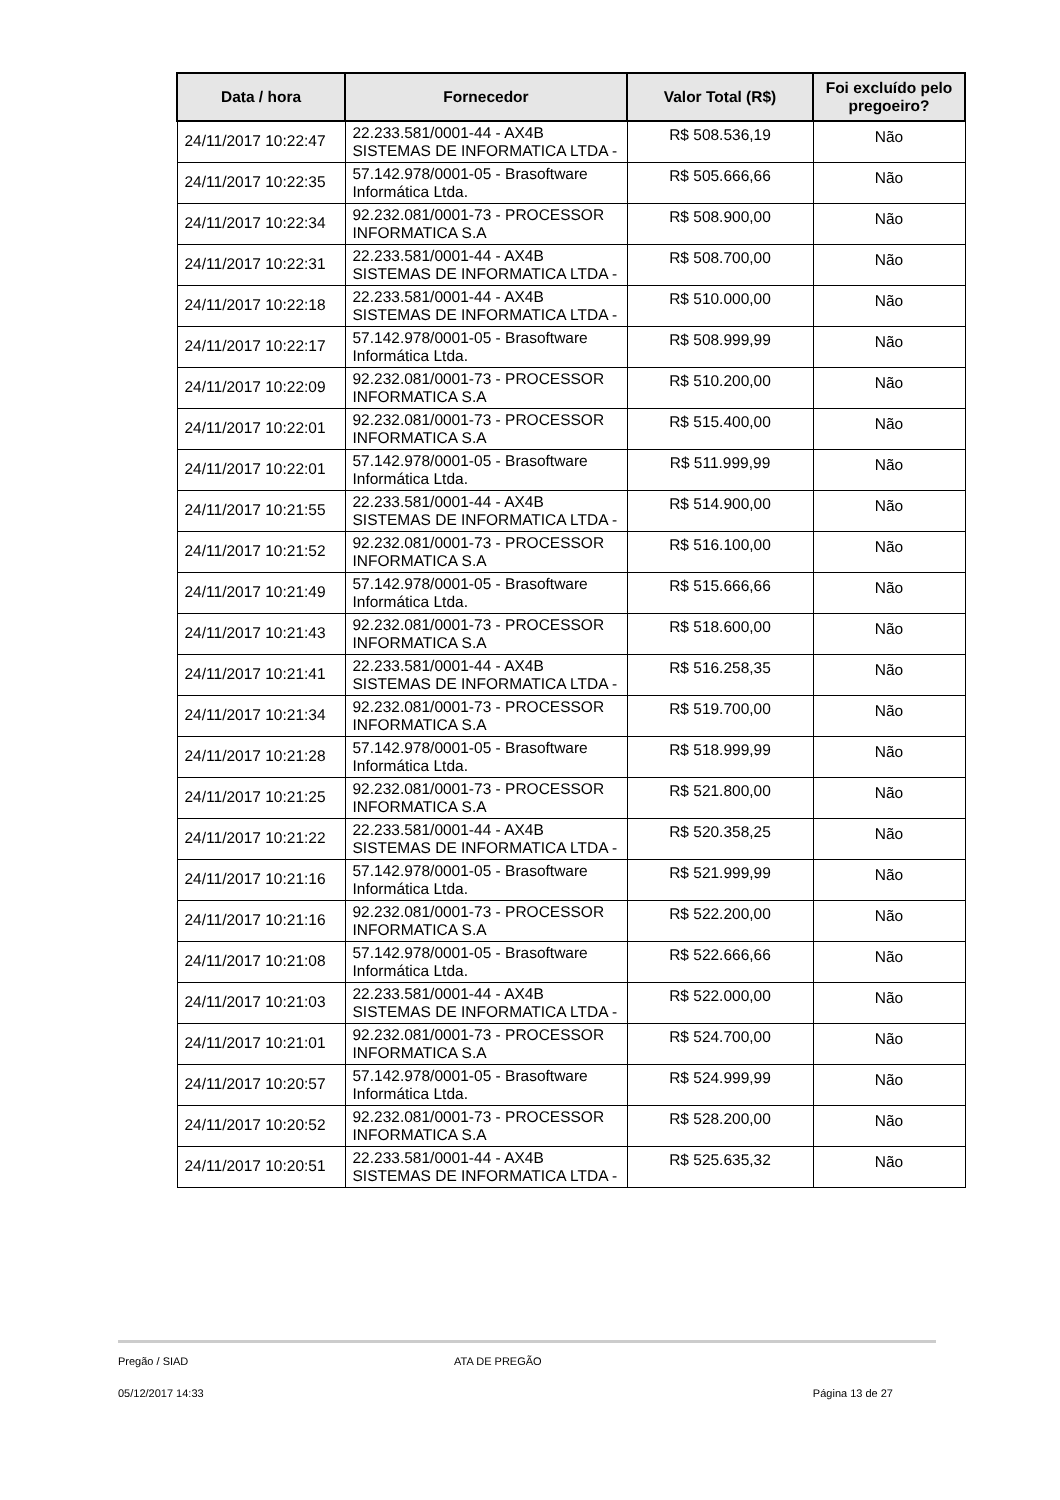| Data / hora | Fornecedor | Valor Total (R$) | Foi excluído pelo pregoeiro? |
| --- | --- | --- | --- |
| 24/11/2017 10:22:47 | 22.233.581/0001-44 - AX4B SISTEMAS DE INFORMATICA LTDA - | R$ 508.536,19 | Não |
| 24/11/2017 10:22:35 | 57.142.978/0001-05 - Brasoftware Informática Ltda. | R$ 505.666,66 | Não |
| 24/11/2017 10:22:34 | 92.232.081/0001-73 - PROCESSOR INFORMATICA S.A | R$ 508.900,00 | Não |
| 24/11/2017 10:22:31 | 22.233.581/0001-44 - AX4B SISTEMAS DE INFORMATICA LTDA - | R$ 508.700,00 | Não |
| 24/11/2017 10:22:18 | 22.233.581/0001-44 - AX4B SISTEMAS DE INFORMATICA LTDA - | R$ 510.000,00 | Não |
| 24/11/2017 10:22:17 | 57.142.978/0001-05 - Brasoftware Informática Ltda. | R$ 508.999,99 | Não |
| 24/11/2017 10:22:09 | 92.232.081/0001-73 - PROCESSOR INFORMATICA S.A | R$ 510.200,00 | Não |
| 24/11/2017 10:22:01 | 92.232.081/0001-73 - PROCESSOR INFORMATICA S.A | R$ 515.400,00 | Não |
| 24/11/2017 10:22:01 | 57.142.978/0001-05 - Brasoftware Informática Ltda. | R$ 511.999,99 | Não |
| 24/11/2017 10:21:55 | 22.233.581/0001-44 - AX4B SISTEMAS DE INFORMATICA LTDA - | R$ 514.900,00 | Não |
| 24/11/2017 10:21:52 | 92.232.081/0001-73 - PROCESSOR INFORMATICA S.A | R$ 516.100,00 | Não |
| 24/11/2017 10:21:49 | 57.142.978/0001-05 - Brasoftware Informática Ltda. | R$ 515.666,66 | Não |
| 24/11/2017 10:21:43 | 92.232.081/0001-73 - PROCESSOR INFORMATICA S.A | R$ 518.600,00 | Não |
| 24/11/2017 10:21:41 | 22.233.581/0001-44 - AX4B SISTEMAS DE INFORMATICA LTDA - | R$ 516.258,35 | Não |
| 24/11/2017 10:21:34 | 92.232.081/0001-73 - PROCESSOR INFORMATICA S.A | R$ 519.700,00 | Não |
| 24/11/2017 10:21:28 | 57.142.978/0001-05 - Brasoftware Informática Ltda. | R$ 518.999,99 | Não |
| 24/11/2017 10:21:25 | 92.232.081/0001-73 - PROCESSOR INFORMATICA S.A | R$ 521.800,00 | Não |
| 24/11/2017 10:21:22 | 22.233.581/0001-44 - AX4B SISTEMAS DE INFORMATICA LTDA - | R$ 520.358,25 | Não |
| 24/11/2017 10:21:16 | 57.142.978/0001-05 - Brasoftware Informática Ltda. | R$ 521.999,99 | Não |
| 24/11/2017 10:21:16 | 92.232.081/0001-73 - PROCESSOR INFORMATICA S.A | R$ 522.200,00 | Não |
| 24/11/2017 10:21:08 | 57.142.978/0001-05 - Brasoftware Informática Ltda. | R$ 522.666,66 | Não |
| 24/11/2017 10:21:03 | 22.233.581/0001-44 - AX4B SISTEMAS DE INFORMATICA LTDA - | R$ 522.000,00 | Não |
| 24/11/2017 10:21:01 | 92.232.081/0001-73 - PROCESSOR INFORMATICA S.A | R$ 524.700,00 | Não |
| 24/11/2017 10:20:57 | 57.142.978/0001-05 - Brasoftware Informática Ltda. | R$ 524.999,99 | Não |
| 24/11/2017 10:20:52 | 92.232.081/0001-73 - PROCESSOR INFORMATICA S.A | R$ 528.200,00 | Não |
| 24/11/2017 10:20:51 | 22.233.581/0001-44 - AX4B SISTEMAS DE INFORMATICA LTDA - | R$ 525.635,32 | Não |
Pregão / SIAD ATA DE PREGÃO
05/12/2017 14:33 Página 13 de 27